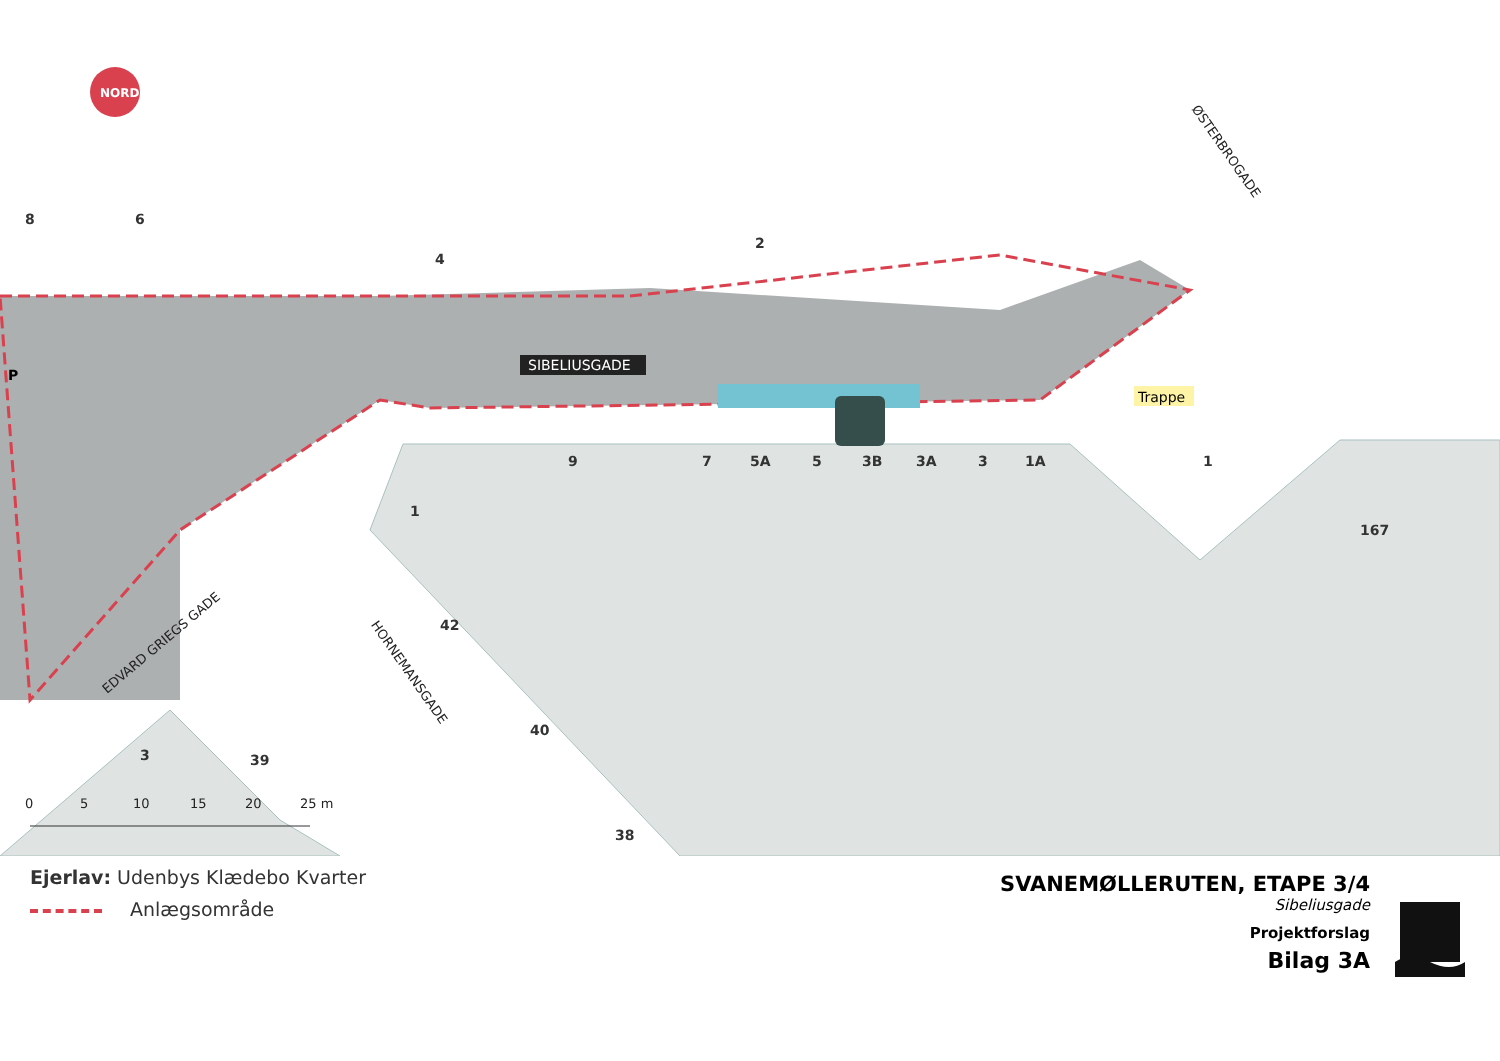NORD
SIBELIUSGADE
ØSTERBROGADE
EDVARD GRIEGS GADE
HORNEMANSGADE
Trappe
P
8
6
4
2
9
7
5A
5
3B
3A
3
1A
1
1
42
40
38
3
39
167
0
5
10
15
20
25 m
Ejerlav: Udenbys Klædebo Kvarter
Anlægsområde
SVANEMØLLERUTEN, ETAPE 3/4
Sibeliusgade
Projektforslag
Bilag 3A